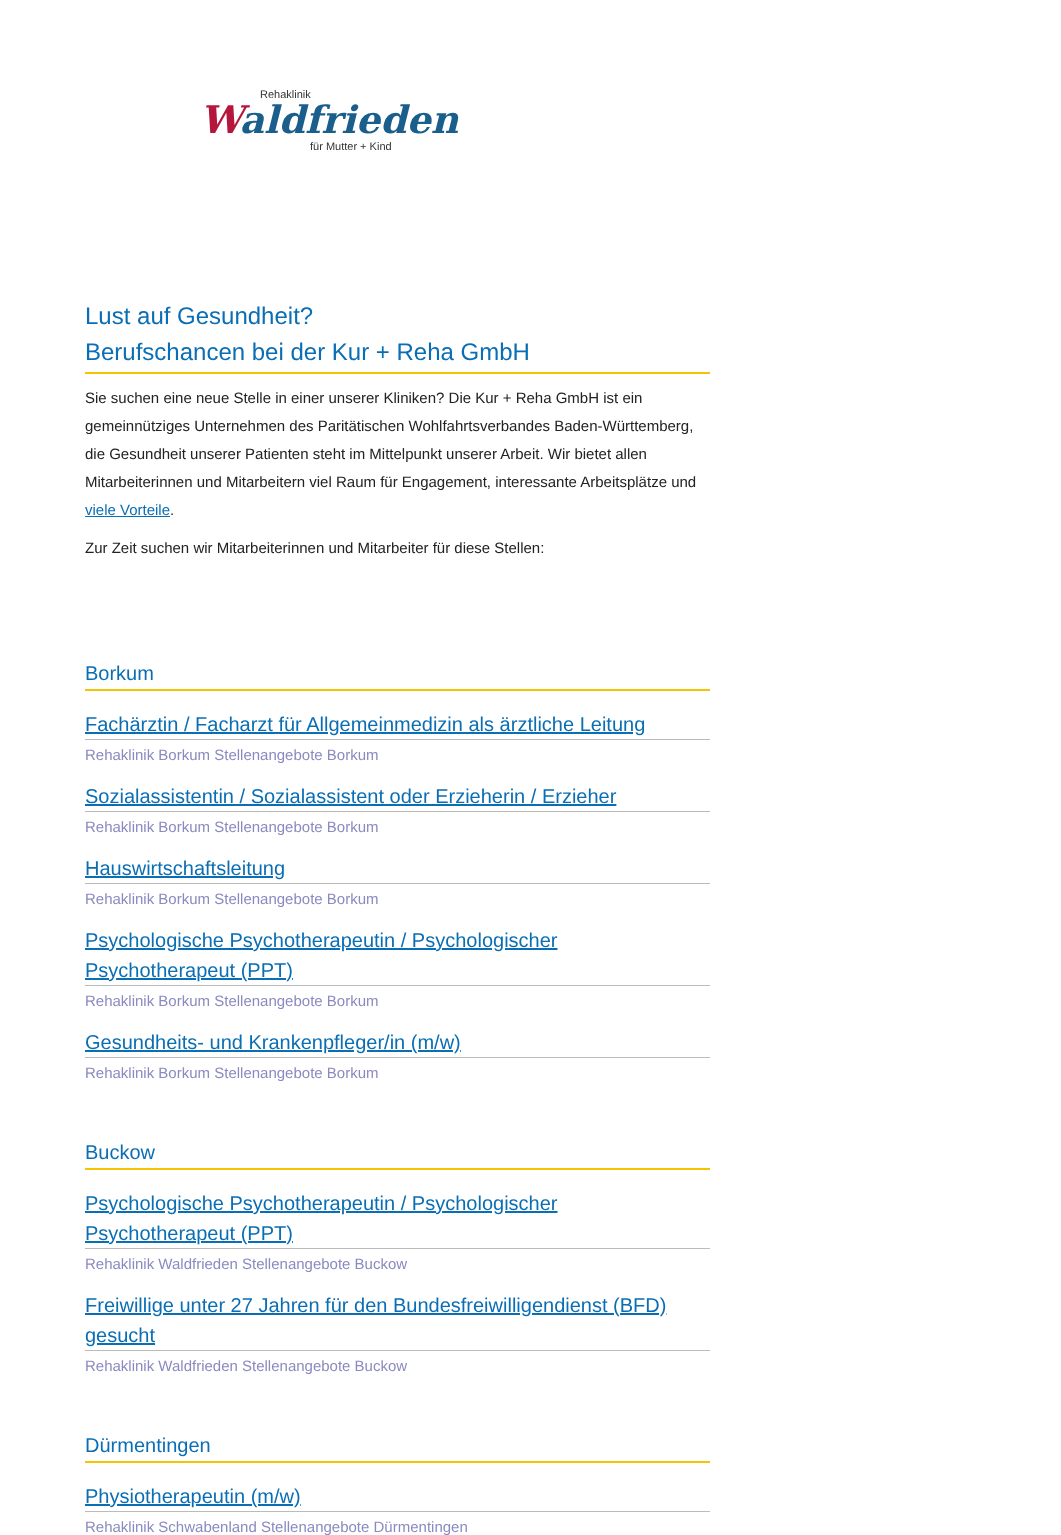Rehaklinik
Waldfrieden
für Mutter + Kind
Lust auf Gesundheit?
Berufschancen bei der Kur + Reha GmbH
Sie suchen eine neue Stelle in einer unserer Kliniken? Die Kur + Reha GmbH ist ein gemeinnütziges Unternehmen des Paritätischen Wohlfahrtsverbandes Baden-Württemberg, die Gesundheit unserer Patienten steht im Mittelpunkt unserer Arbeit. Wir bietet allen Mitarbeiterinnen und Mitarbeitern viel Raum für Engagement, interessante Arbeitsplätze und viele Vorteile.
Zur Zeit suchen wir Mitarbeiterinnen und Mitarbeiter für diese Stellen:
Borkum
Fachärztin / Facharzt für Allgemeinmedizin als ärztliche Leitung
Rehaklinik Borkum Stellenangebote Borkum
Sozialassistentin / Sozialassistent oder Erzieherin / Erzieher
Rehaklinik Borkum Stellenangebote Borkum
Hauswirtschaftsleitung
Rehaklinik Borkum Stellenangebote Borkum
Psychologische Psychotherapeutin / Psychologischer Psychotherapeut (PPT)
Rehaklinik Borkum Stellenangebote Borkum
Gesundheits- und Krankenpfleger/in (m/w)
Rehaklinik Borkum Stellenangebote Borkum
Buckow
Psychologische Psychotherapeutin / Psychologischer Psychotherapeut (PPT)
Rehaklinik Waldfrieden Stellenangebote Buckow
Freiwillige unter 27 Jahren für den Bundesfreiwilligendienst (BFD) gesucht
Rehaklinik Waldfrieden Stellenangebote Buckow
Dürmentingen
Physiotherapeutin (m/w)
Rehaklinik Schwabenland Stellenangebote Dürmentingen